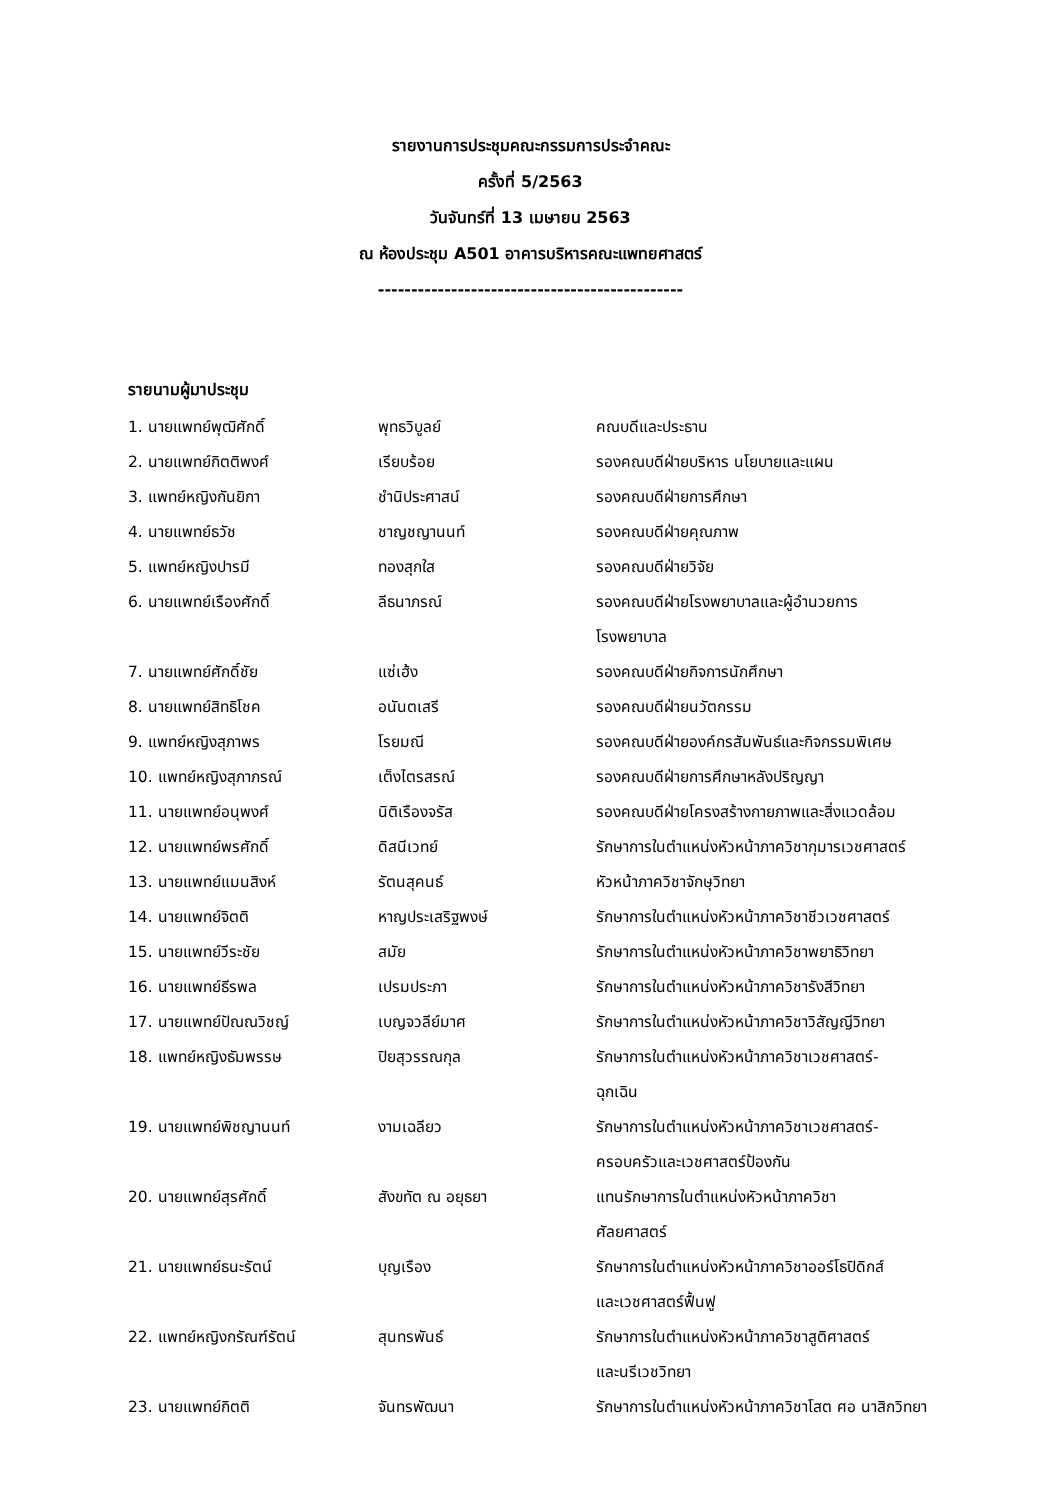รายงานการประชุมคณะกรรมการประจำคณะ
ครั้งที่ 5/2563
วันจันทร์ที่ 13 เมษายน 2563
ณ ห้องประชุม A501 อาคารบริหารคณะแพทยศาสตร์
----------------------------------------------
รายนามผู้มาประชุม
1. นายแพทย์พุฒิศักดิ์ พุทธวิบูลย์ คณบดีและประธาน
2. นายแพทย์กิตติพงศ์ เรียบร้อย รองคณบดีฝ่ายบริหาร นโยบายและแผน
3. แพทย์หญิงกันยิกา ชำนิประศาสน์ รองคณบดีฝ่ายการศึกษา
4. นายแพทย์ธวัช ชาญชญานนท์ รองคณบดีฝ่ายคุณภาพ
5. แพทย์หญิงปารมี ทองสุกใส รองคณบดีฝ่ายวิจัย
6. นายแพทย์เรืองศักดิ์ ลีธนาภรณ์ รองคณบดีฝ่ายโรงพยาบาลและผู้อำนวยการ
โรงพยาบาล
7. นายแพทย์ศักดิ์ชัย แซ่เฮ้ง รองคณบดีฝ่ายกิจการนักศึกษา
8. นายแพทย์สิทธิโชค อนันตเสรี รองคณบดีฝ่ายนวัตกรรม
9. แพทย์หญิงสุภาพร โรยมณี รองคณบดีฝ่ายองค์กรสัมพันธ์และกิจกรรมพิเศษ
10. แพทย์หญิงสุภาภรณ์ เต็งไตรสรณ์ รองคณบดีฝ่ายการศึกษาหลังปริญญา
11. นายแพทย์อนุพงศ์ นิติเรืองจรัส รองคณบดีฝ่ายโครงสร้างกายภาพและสิ่งแวดล้อม
12. นายแพทย์พรศักดิ์ ดิสนีเวทย์ รักษาการในตำแหน่งหัวหน้าภาควิชากุมารเวชศาสตร์
13. นายแพทย์แมนสิงห์ รัตนสุคนธ์ หัวหน้าภาควิชาจักษุวิทยา
14. นายแพทย์จิตติ หาญประเสริฐพงษ์ รักษาการในตำแหน่งหัวหน้าภาควิชาชีวเวชศาสตร์
15. นายแพทย์วีระชัย สมัย รักษาการในตำแหน่งหัวหน้าภาควิชาพยาธิวิทยา
16. นายแพทย์ธีรพล เปรมประภา รักษาการในตำแหน่งหัวหน้าภาควิชารังสีวิทยา
17. นายแพทย์ปัณณวิชญ์ เบญจวลีย์มาศ รักษาการในตำแหน่งหัวหน้าภาควิชาวิสัญญีวิทยา
18. แพทย์หญิงธัมพรรษ ปิยสุวรรณกุล รักษาการในตำแหน่งหัวหน้าภาควิชาเวชศาสตร์-
ฉุกเฉิน
19. นายแพทย์พิชญานนท์ งามเฉลียว รักษาการในตำแหน่งหัวหน้าภาควิชาเวชศาสตร์-
ครอบครัวและเวชศาสตร์ป้องกัน
20. นายแพทย์สุรศักดิ์ สังขทัต ณ อยุธยา แทนรักษาการในตำแหน่งหัวหน้าภาควิชา
ศัลยศาสตร์
21. นายแพทย์ธนะรัตน์ บุญเรือง รักษาการในตำแหน่งหัวหน้าภาควิชาออร์โธปิดิกส์
และเวชศาสตร์ฟื้นฟู
22. แพทย์หญิงกรัณฑ์รัตน์ สุนทรพันธ์ รักษาการในตำแหน่งหัวหน้าภาควิชาสูติศาสตร์
และนรีเวชวิทยา
23. นายแพทย์กิตติ จันทรพัฒนา รักษาการในตำแหน่งหัวหน้าภาควิชาโสต ศอ นาสิกวิทยา